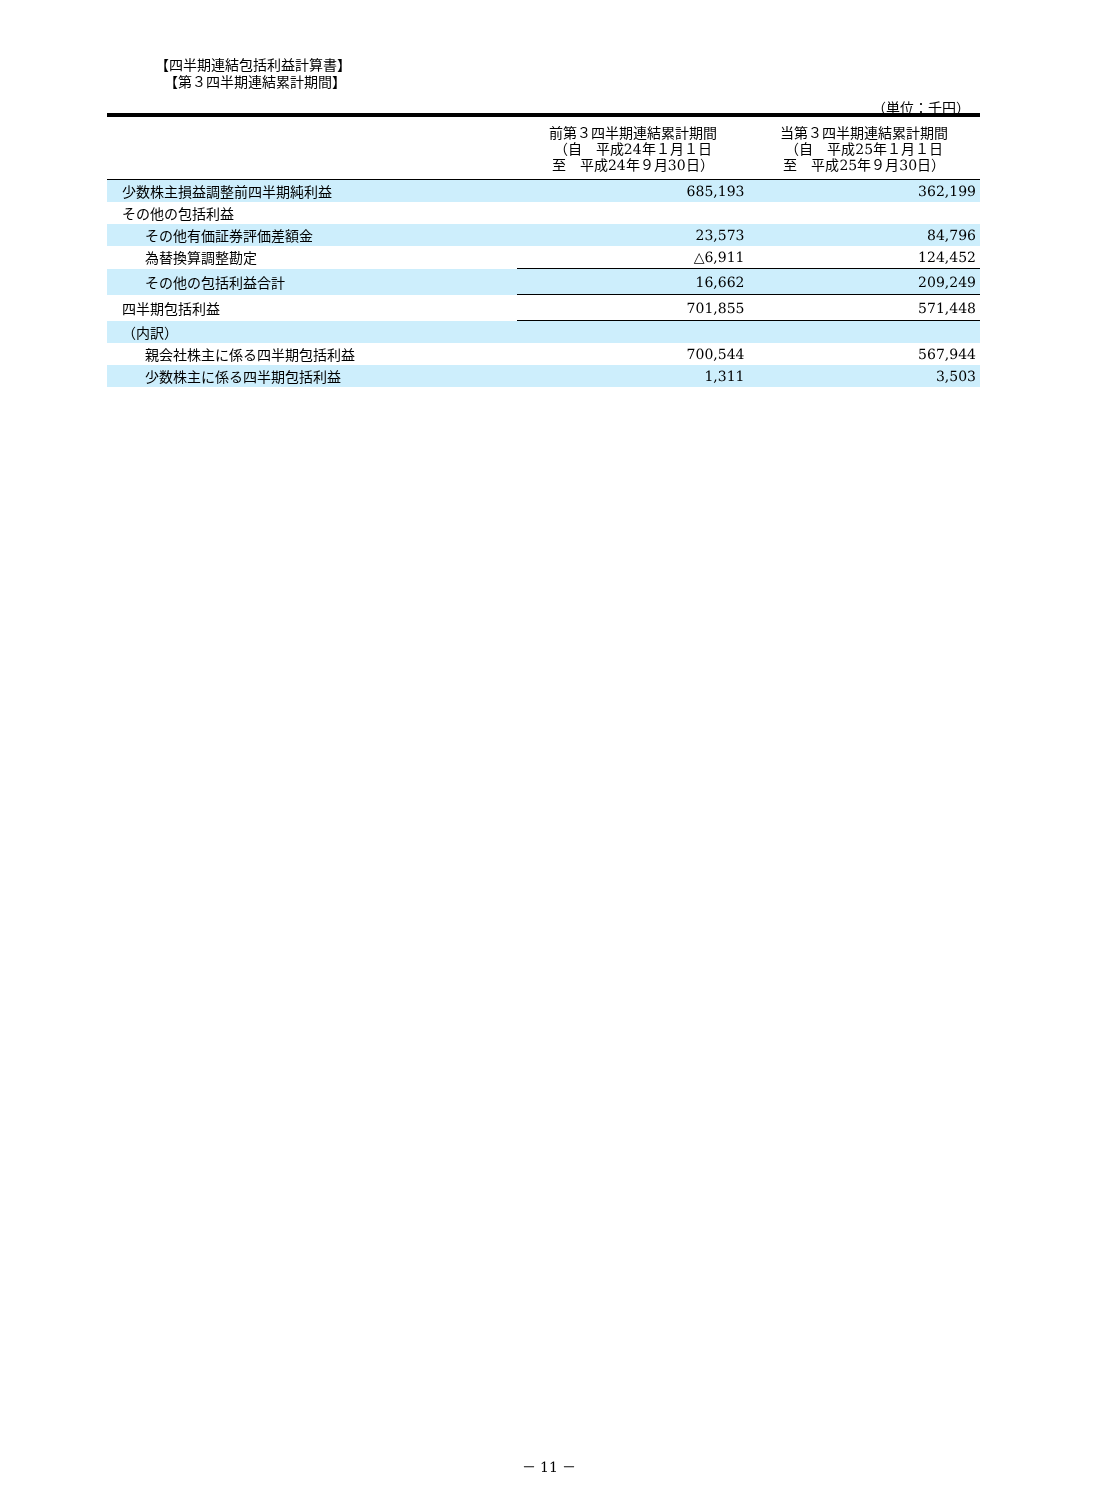【四半期連結包括利益計算書】
【第３四半期連結累計期間】
（単位：千円）
| | 前第３四半期連結累計期間 （自 平成24年１月１日 至 平成24年９月30日） | 当第３四半期連結累計期間 （自 平成25年１月１日 至 平成25年９月30日） |
| --- | --- | --- |
| 少数株主損益調整前四半期純利益 | 685,193 | 362,199 |
| その他の包括利益 | | |
| その他有価証券評価差額金 | 23,573 | 84,796 |
| 為替換算調整勘定 | △6,911 | 124,452 |
| その他の包括利益合計 | 16,662 | 209,249 |
| 四半期包括利益 | 701,855 | 571,448 |
| （内訳） | | |
| 親会社株主に係る四半期包括利益 | 700,544 | 567,944 |
| 少数株主に係る四半期包括利益 | 1,311 | 3,503 |
－ 11 －